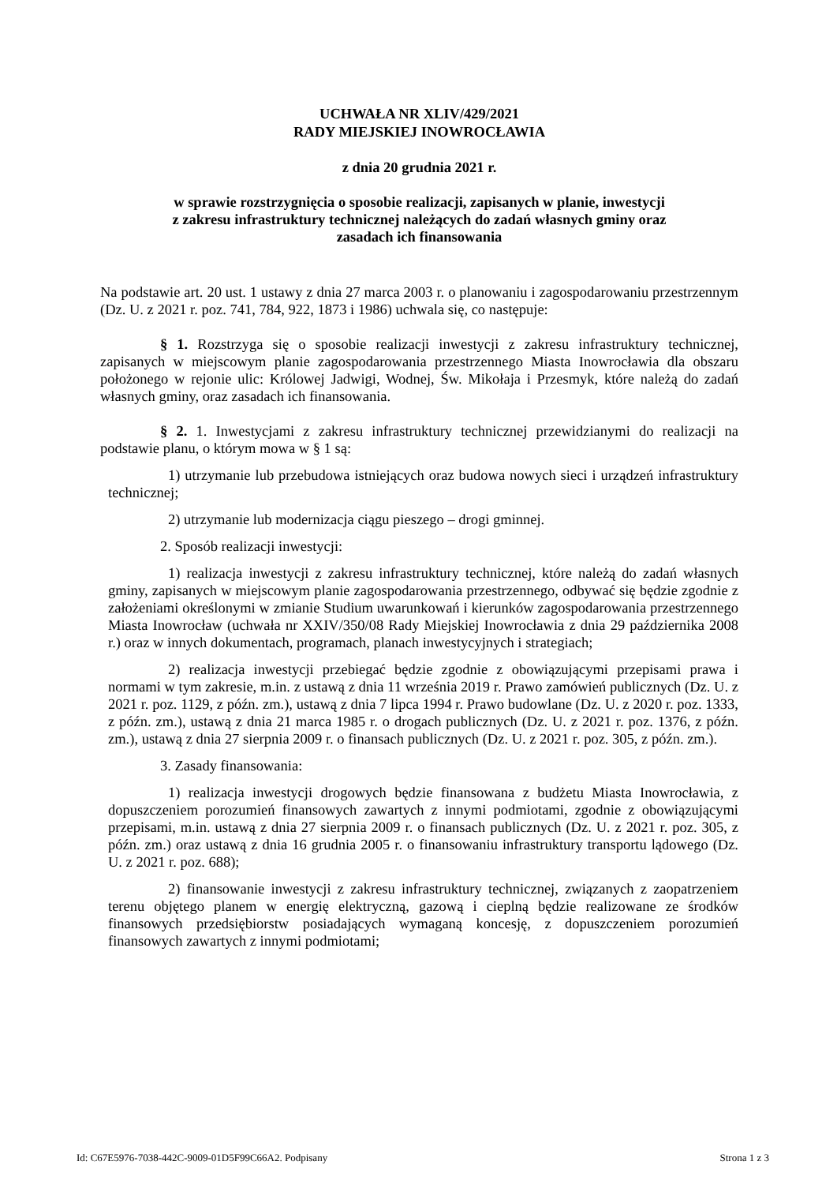UCHWAŁA NR XLIV/429/2021
RADY MIEJSKIEJ INOWROCŁAWIA
z dnia 20 grudnia 2021 r.
w sprawie rozstrzygnięcia o sposobie realizacji, zapisanych w planie, inwestycji
z zakresu infrastruktury technicznej należących do zadań własnych gminy oraz
zasadach ich finansowania
Na podstawie art. 20 ust. 1 ustawy z dnia 27 marca 2003 r. o planowaniu i zagospodarowaniu przestrzennym (Dz. U. z 2021 r. poz. 741, 784, 922, 1873 i 1986) uchwala się, co następuje:
§ 1. Rozstrzyga się o sposobie realizacji inwestycji z zakresu infrastruktury technicznej, zapisanych w miejscowym planie zagospodarowania przestrzennego Miasta Inowrocławia dla obszaru położonego w rejonie ulic: Królowej Jadwigi, Wodnej, Św. Mikołaja i Przesmyk, które należą do zadań własnych gminy, oraz zasadach ich finansowania.
§ 2. 1. Inwestycjami z zakresu infrastruktury technicznej przewidzianymi do realizacji na podstawie planu, o którym mowa w § 1 są:
1) utrzymanie lub przebudowa istniejących oraz budowa nowych sieci i urządzeń infrastruktury technicznej;
2) utrzymanie lub modernizacja ciągu pieszego – drogi gminnej.
2. Sposób realizacji inwestycji:
1) realizacja inwestycji z zakresu infrastruktury technicznej, które należą do zadań własnych gminy, zapisanych w miejscowym planie zagospodarowania przestrzennego, odbywać się będzie zgodnie z założeniami określonymi w zmianie Studium uwarunkowań i kierunków zagospodarowania przestrzennego Miasta Inowrocław (uchwała nr XXIV/350/08 Rady Miejskiej Inowrocławia z dnia 29 października 2008 r.) oraz w innych dokumentach, programach, planach inwestycyjnych i strategiach;
2) realizacja inwestycji przebiegać będzie zgodnie z obowiązującymi przepisami prawa i normami w tym zakresie, m.in. z ustawą z dnia 11 września 2019 r. Prawo zamówień publicznych (Dz. U. z 2021 r. poz. 1129, z późn. zm.), ustawą z dnia 7 lipca 1994 r. Prawo budowlane (Dz. U. z 2020 r. poz. 1333, z późn. zm.), ustawą z dnia 21 marca 1985 r. o drogach publicznych (Dz. U. z 2021 r. poz. 1376, z późn. zm.), ustawą z dnia 27 sierpnia 2009 r. o finansach publicznych (Dz. U. z 2021 r. poz. 305, z późn. zm.).
3. Zasady finansowania:
1) realizacja inwestycji drogowych będzie finansowana z budżetu Miasta Inowrocławia, z dopuszczeniem porozumień finansowych zawartych z innymi podmiotami, zgodnie z obowiązującymi przepisami, m.in. ustawą z dnia 27 sierpnia 2009 r. o finansach publicznych (Dz. U. z 2021 r. poz. 305, z późn. zm.) oraz ustawą z dnia 16 grudnia 2005 r. o finansowaniu infrastruktury transportu lądowego (Dz. U. z 2021 r. poz. 688);
2) finansowanie inwestycji z zakresu infrastruktury technicznej, związanych z zaopatrzeniem terenu objętego planem w energię elektryczną, gazową i cieplną będzie realizowane ze środków finansowych przedsiębiorstw posiadających wymaganą koncesję, z dopuszczeniem porozumień finansowych zawartych z innymi podmiotami;
Id: C67E5976-7038-442C-9009-01D5F99C66A2. Podpisany Strona 1 z 3